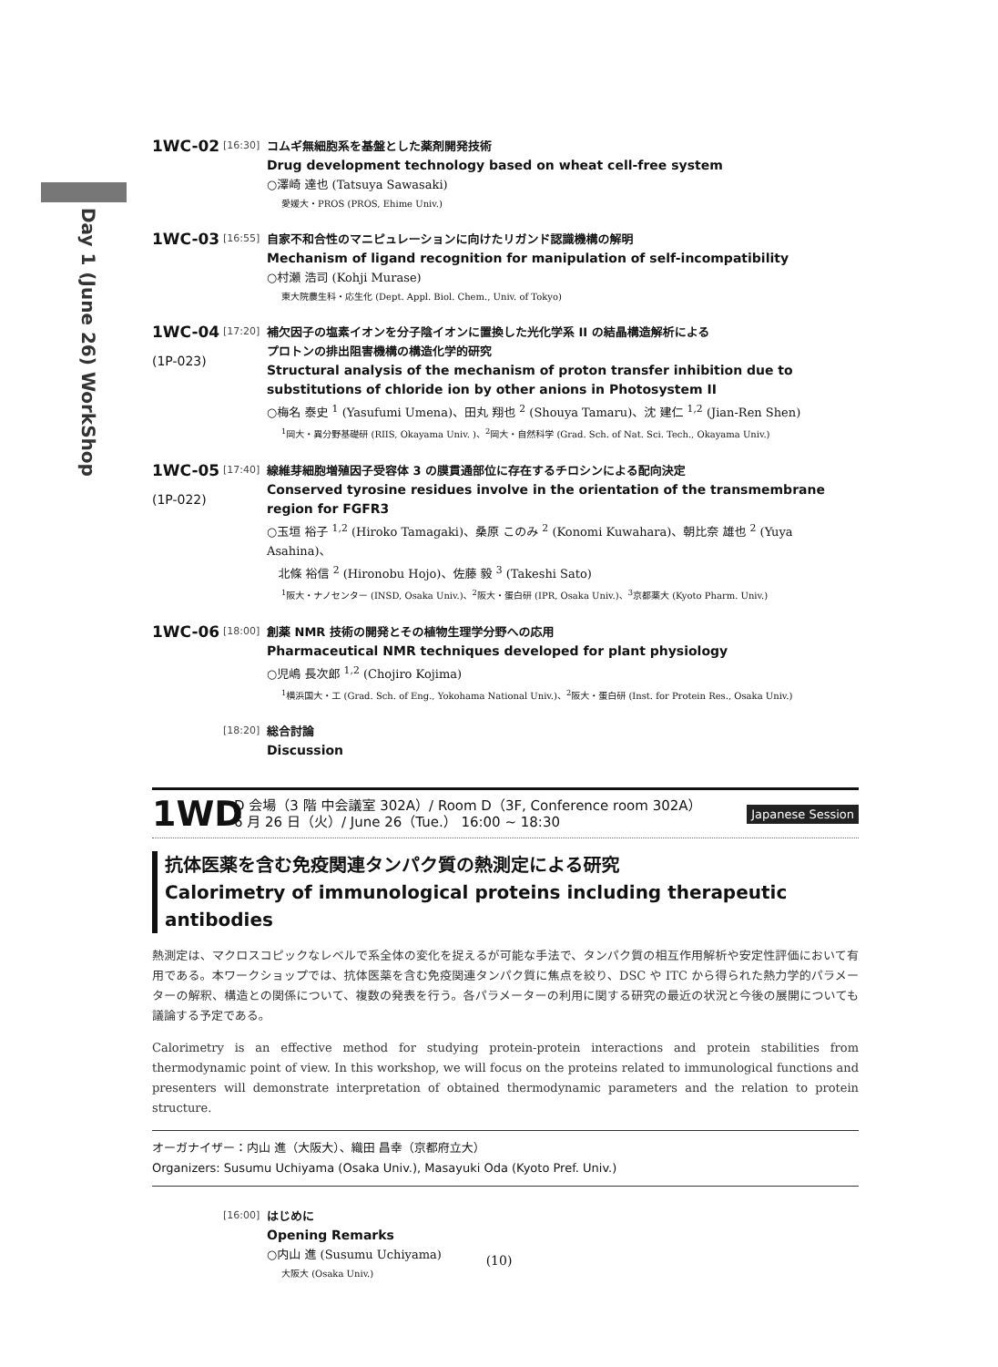Day 1 (June 26) WorkShop
1WC-02
[16:30]
コムギ無細胞系を基盤とした薬剤開発技術
Drug development technology based on wheat cell-free system
○澤崎 達也 (Tatsuya Sawasaki)
愛媛大・PROS (PROS, Ehime Univ.)
1WC-03
[16:55]
自家不和合性のマニピュレーションに向けたリガンド認識機構の解明
Mechanism of ligand recognition for manipulation of self-incompatibility
○村瀬 浩司 (Kohji Murase)
東大院農生科・応生化 (Dept. Appl. Biol. Chem., Univ. of Tokyo)
1WC-04
(1P-023)
[17:20]
補欠因子の塩素イオンを分子陰イオンに置換した光化学系 II の結晶構造解析による
プロトンの排出阻害機構の構造化学的研究
Structural analysis of the mechanism of proton transfer inhibition due to substitutions of chloride ion by other anions in Photosystem II
○梅名 泰史 <sup>1</sup> (Yasufumi Umena)、田丸 翔也 <sup>2</sup> (Shouya Tamaru)、沈 建仁 <sup>1,2</sup> (Jian-Ren Shen)
<sup>1</sup> 岡大・異分野基礎研 (RIIS, Okayama Univ. )、<sup>2</sup>岡大・自然科学 (Grad. Sch. of Nat. Sci. Tech., Okayama Univ.)
1WC-05
(1P-022)
[17:40]
線維芽細胞増殖因子受容体 3 の膜貫通部位に存在するチロシンによる配向決定
Conserved tyrosine residues involve in the orientation of the transmembrane region for FGFR3
○玉垣 裕子 <sup>1,2</sup> (Hiroko Tamagaki)、桑原 このみ <sup>2</sup> (Konomi Kuwahara)、朝比奈 雄也 <sup>2</sup> (Yuya Asahina)、
北條 裕信 <sup>2</sup> (Hironobu Hojo)、佐藤 毅 <sup>3</sup> (Takeshi Sato)
<sup>1</sup> 阪大・ナノセンター (INSD, Osaka Univ.)、<sup>2</sup>阪大・蛋白研 (IPR, Osaka Univ.)、<sup>3</sup>京都薬大 (Kyoto Pharm. Univ.)
1WC-06
[18:00]
創薬 NMR 技術の開発とその植物生理学分野への応用
Pharmaceutical NMR techniques developed for plant physiology
○児嶋 長次郎 <sup>1,2</sup> (Chojiro Kojima)
<sup>1</sup> 横浜国大・工 (Grad. Sch. of Eng., Yokohama National Univ.)、<sup>2</sup>阪大・蛋白研 (Inst. for Protein Res., Osaka Univ.)
[18:20]
総合討論
Discussion
1WD
D 会場（3 階 中会議室 302A）/ Room D（3F, Conference room 302A）
6 月 26 日（火）/ June 26（Tue.） 16:00 ~ 18:30
Japanese Session
抗体医薬を含む免疫関連タンパク質の熱測定による研究
Calorimetry of immunological proteins including therapeutic antibodies
熱測定は、マクロスコピックなレベルで系全体の変化を捉えるが可能な手法で、タンパク質の相互作用解析や安定性評価において有用である。本ワークショップでは、抗体医薬を含む免疫関連タンパク質に焦点を絞り、DSC や ITC から得られた熱力学的パラメーターの解釈、構造との関係について、複数の発表を行う。各パラメーターの利用に関する研究の最近の状況と今後の展開についても議論する予定である。
Calorimetry is an effective method for studying protein-protein interactions and protein stabilities from thermodynamic point of view. In this workshop, we will focus on the proteins related to immunological functions and presenters will demonstrate interpretation of obtained thermodynamic parameters and the relation to protein structure.
オーガナイザー：内山 進（大阪大）、織田 昌幸（京都府立大）
Organizers: Susumu Uchiyama (Osaka Univ.), Masayuki Oda (Kyoto Pref. Univ.)
[16:00]
はじめに
Opening Remarks
○内山 進 (Susumu Uchiyama)
大阪大 (Osaka Univ.)
(10)